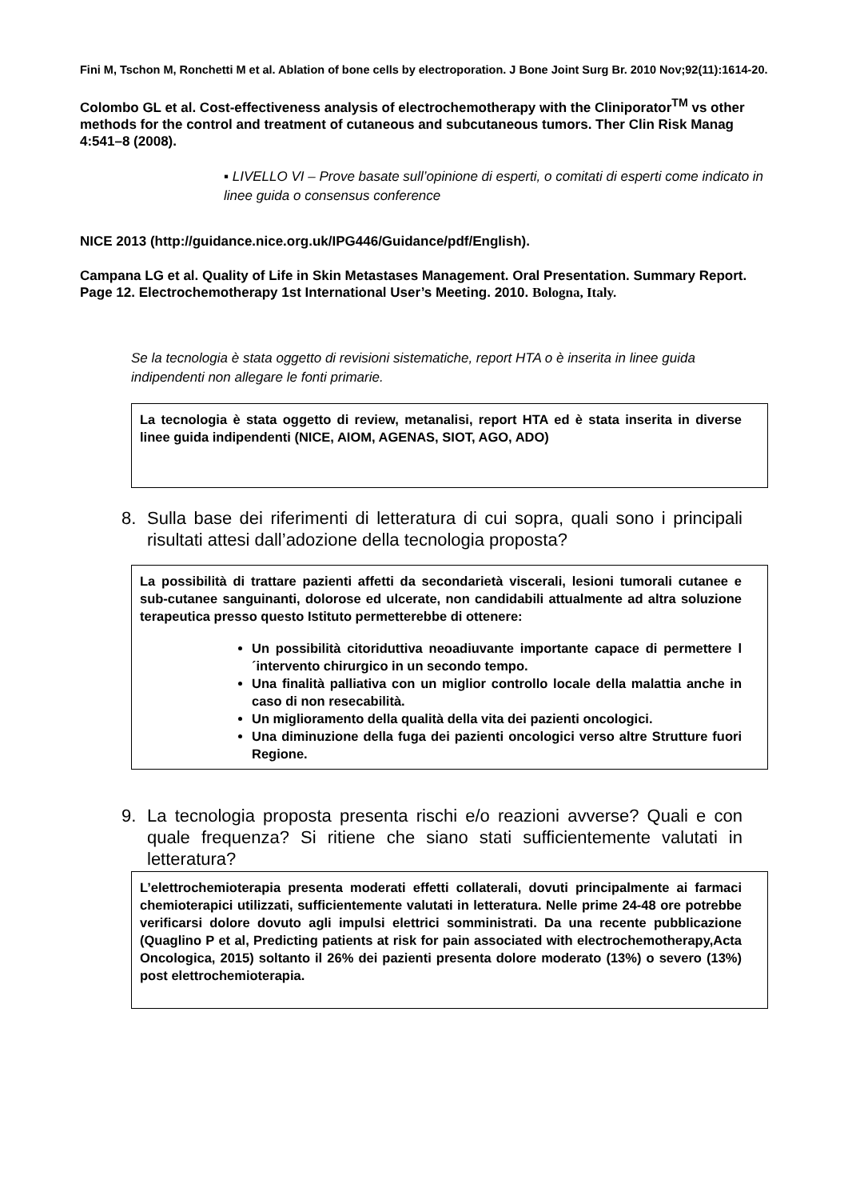Fini M, Tschon M, Ronchetti M et al. Ablation of bone cells by electroporation. J Bone Joint Surg Br. 2010 Nov;92(11):1614-20.
Colombo GL et al. Cost-effectiveness analysis of electrochemotherapy with the Cliniporator<sup>TM</sup> vs other methods for the control and treatment of cutaneous and subcutaneous tumors. Ther Clin Risk Manag 4:541–8 (2008).
▪ LIVELLO VI – Prove basate sull’opinione di esperti, o comitati di esperti come indicato in linee guida o consensus conference
NICE 2013 (http://guidance.nice.org.uk/IPG446/Guidance/pdf/English).
Campana LG et al. Quality of Life in Skin Metastases Management. Oral Presentation. Summary Report. Page 12. Electrochemotherapy 1st International User’s Meeting. 2010. Bologna, Italy.
Se la tecnologia è stata oggetto di revisioni sistematiche, report HTA o è inserita in linee guida indipendenti non allegare le fonti primarie.
La tecnologia è stata oggetto di review, metanalisi, report HTA ed è stata inserita in diverse linee guida indipendenti (NICE, AIOM, AGENAS, SIOT, AGO, ADO)
8. Sulla base dei riferimenti di letteratura di cui sopra, quali sono i principali risultati attesi dall’adozione della tecnologia proposta?
La possibilità di trattare pazienti affetti da secondarietà viscerali, lesioni tumorali cutanee e sub-cutanee sanguinanti, dolorose ed ulcerate, non candidabili attualmente ad altra soluzione terapeutica presso questo Istituto permetterebbe di ottenere:
Un possibilità citoriduttiva neoadiuvante importante capace di permettere l´intervento chirurgico in un secondo tempo.
Una finalità palliativa con un miglior controllo locale della malattia anche in caso di non resecabilità.
Un miglioramento della qualità della vita dei pazienti oncologici.
Una diminuzione della fuga dei pazienti oncologici verso altre Strutture fuori Regione.
9. La tecnologia proposta presenta rischi e/o reazioni avverse? Quali e con quale frequenza? Si ritiene che siano stati sufficientemente valutati in letteratura?
L’elettrochemioterapia presenta moderati effetti collaterali, dovuti principalmente ai farmaci chemioterapici utilizzati, sufficientemente valutati in letteratura. Nelle prime 24-48 ore potrebbe verificarsi dolore dovuto agli impulsi elettrici somministrati. Da una recente pubblicazione (Quaglino P et al, Predicting patients at risk for pain associated with electrochemotherapy,Acta Oncologica, 2015) soltanto il 26% dei pazienti presenta dolore moderato (13%) o severo (13%) post elettrochemioterapia.